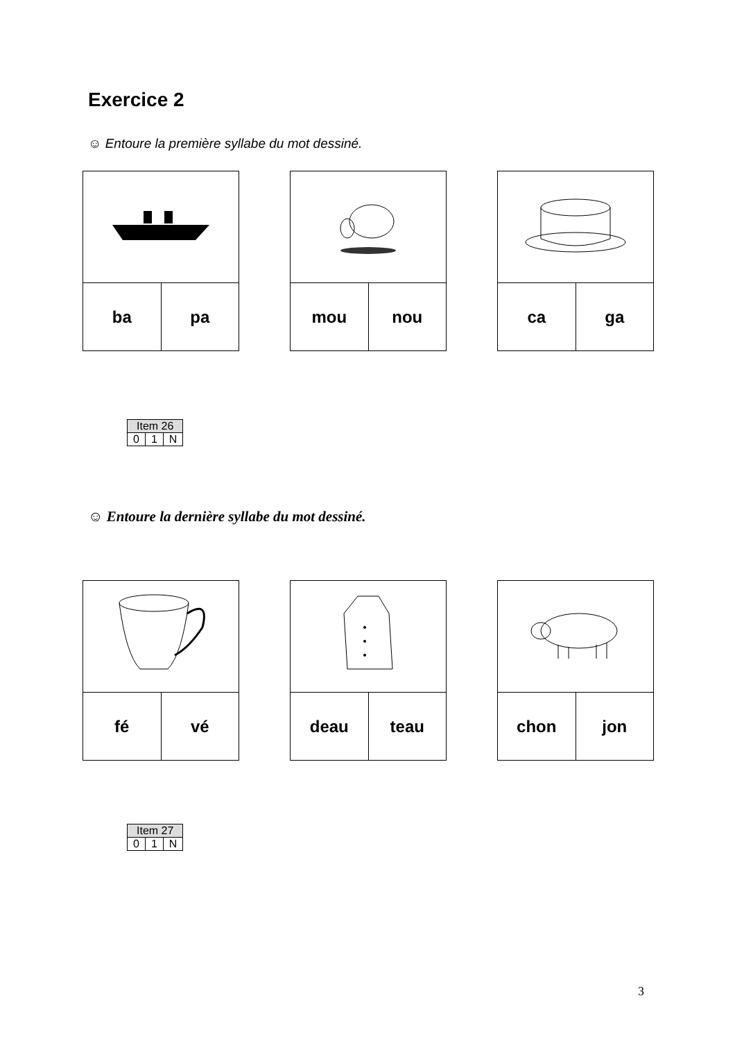Exercice 2
☺ Entoure la première syllabe du mot dessiné.
| ba | pa |
| mou | nou |
| ca | ga |
| Item 26 | | |
| --- | --- | --- |
| 0 | 1 | N |
☺ Entoure la dernière syllabe du mot dessiné.
| fé | vé |
| deau | teau |
| chon | jon |
| Item 27 | | |
| --- | --- | --- |
| 0 | 1 | N |
3